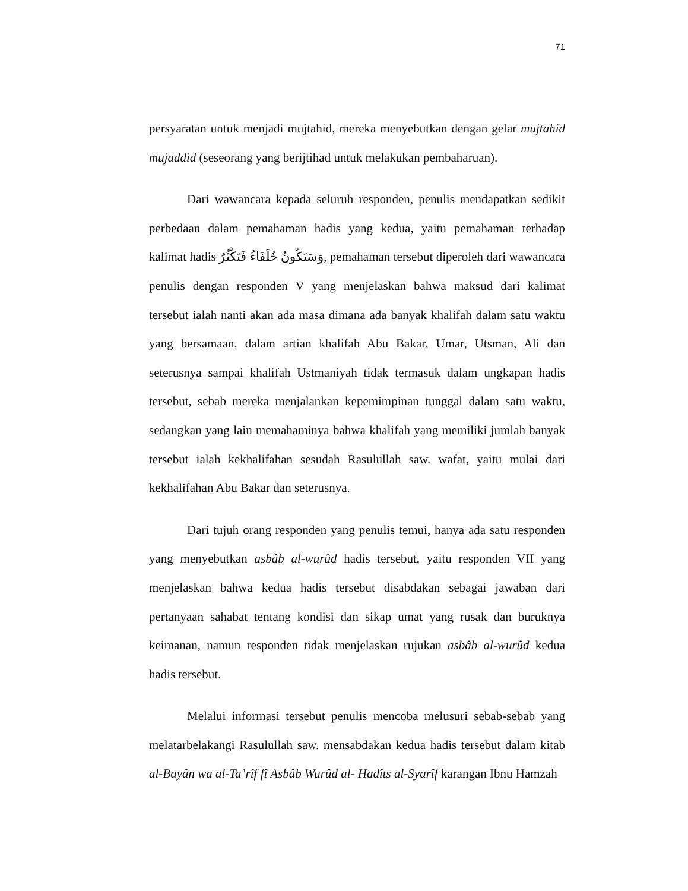71
persyaratan untuk menjadi mujtahid, mereka menyebutkan dengan gelar mujtahid mujaddid (seseorang yang berijtihad untuk melakukan pembaharuan).
Dari wawancara kepada seluruh responden, penulis mendapatkan sedikit perbedaan dalam pemahaman hadis yang kedua, yaitu pemahaman terhadap kalimat hadis وَسَتَكُونُ خُلَفَاءُ فَتَكْثُرُ, pemahaman tersebut diperoleh dari wawancara penulis dengan responden V yang menjelaskan bahwa maksud dari kalimat tersebut ialah nanti akan ada masa dimana ada banyak khalifah dalam satu waktu yang bersamaan, dalam artian khalifah Abu Bakar, Umar, Utsman, Ali dan seterusnya sampai khalifah Ustmaniyah tidak termasuk dalam ungkapan hadis tersebut, sebab mereka menjalankan kepemimpinan tunggal dalam satu waktu, sedangkan yang lain memahaminya bahwa khalifah yang memiliki jumlah banyak tersebut ialah kekhalifahan sesudah Rasulullah saw. wafat, yaitu mulai dari kekhalifahan Abu Bakar dan seterusnya.
Dari tujuh orang responden yang penulis temui, hanya ada satu responden yang menyebutkan asbâb al-wurûd hadis tersebut, yaitu responden VII yang menjelaskan bahwa kedua hadis tersebut disabdakan sebagai jawaban dari pertanyaan sahabat tentang kondisi dan sikap umat yang rusak dan buruknya keimanan, namun responden tidak menjelaskan rujukan asbâb al-wurûd kedua hadis tersebut.
Melalui informasi tersebut penulis mencoba melusuri sebab-sebab yang melatarbelakangi Rasulullah saw. mensabdakan kedua hadis tersebut dalam kitab al-Bayân wa al-Ta’rîf fî Asbâb Wurûd al- Hadîts al-Syarîf karangan Ibnu Hamzah